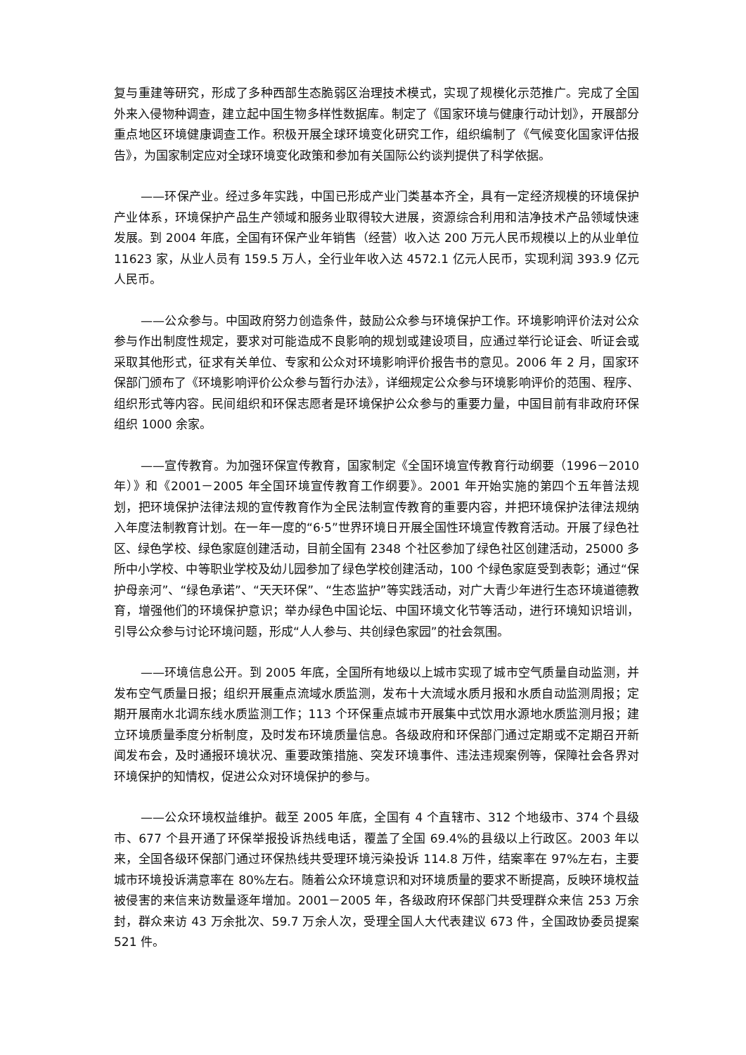复与重建等研究，形成了多种西部生态脆弱区治理技术模式，实现了规模化示范推广。完成了全国外来入侵物种调查，建立起中国生物多样性数据库。制定了《国家环境与健康行动计划》，开展部分重点地区环境健康调查工作。积极开展全球环境变化研究工作，组织编制了《气候变化国家评估报告》，为国家制定应对全球环境变化政策和参加有关国际公约谈判提供了科学依据。
——环保产业。经过多年实践，中国已形成产业门类基本齐全，具有一定经济规模的环境保护产业体系，环境保护产品生产领域和服务业取得较大进展，资源综合利用和洁净技术产品领域快速发展。到 2004 年底，全国有环保产业年销售（经营）收入达 200 万元人民币规模以上的从业单位 11623 家，从业人员有 159.5 万人，全行业年收入达 4572.1 亿元人民币，实现利润 393.9 亿元人民币。
——公众参与。中国政府努力创造条件，鼓励公众参与环境保护工作。环境影响评价法对公众参与作出制度性规定，要求对可能造成不良影响的规划或建设项目，应通过举行论证会、听证会或采取其他形式，征求有关单位、专家和公众对环境影响评价报告书的意见。2006 年 2 月，国家环保部门颁布了《环境影响评价公众参与暂行办法》，详细规定公众参与环境影响评价的范围、程序、组织形式等内容。民间组织和环保志愿者是环境保护公众参与的重要力量，中国目前有非政府环保组织 1000 余家。
——宣传教育。为加强环保宣传教育，国家制定《全国环境宣传教育行动纲要（1996－2010 年）》和《2001－2005 年全国环境宣传教育工作纲要》。2001 年开始实施的第四个五年普法规划，把环境保护法律法规的宣传教育作为全民法制宣传教育的重要内容，并把环境保护法律法规纳入年度法制教育计划。在一年一度的“6·5”世界环境日开展全国性环境宣传教育活动。开展了绿色社区、绿色学校、绿色家庭创建活动，目前全国有 2348 个社区参加了绿色社区创建活动，25000 多所中小学校、中等职业学校及幼儿园参加了绿色学校创建活动，100 个绿色家庭受到表彰；通过“保护母亲河”、“绿色承诺”、“天天环保”、“生态监护”等实践活动，对广大青少年进行生态环境道德教育，增强他们的环境保护意识；举办绿色中国论坛、中国环境文化节等活动，进行环境知识培训，引导公众参与讨论环境问题，形成“人人参与、共创绿色家园”的社会氛围。
——环境信息公开。到 2005 年底，全国所有地级以上城市实现了城市空气质量自动监测，并发布空气质量日报；组织开展重点流域水质监测，发布十大流域水质月报和水质自动监测周报；定期开展南水北调东线水质监测工作；113 个环保重点城市开展集中式饮用水源地水质监测月报；建立环境质量季度分析制度，及时发布环境质量信息。各级政府和环保部门通过定期或不定期召开新闻发布会，及时通报环境状况、重要政策措施、突发环境事件、违法违规案例等，保障社会各界对环境保护的知情权，促进公众对环境保护的参与。
——公众环境权益维护。截至 2005 年底，全国有 4 个直辖市、312 个地级市、374 个县级市、677 个县开通了环保举报投诉热线电话，覆盖了全国 69.4%的县级以上行政区。2003 年以来，全国各级环保部门通过环保热线共受理环境污染投诉 114.8 万件，结案率在 97%左右，主要城市环境投诉满意率在 80%左右。随着公众环境意识和对环境质量的要求不断提高，反映环境权益被侵害的来信来访数量逐年增加。2001－2005 年，各级政府环保部门共受理群众来信 253 万余封，群众来访 43 万余批次、59.7 万余人次，受理全国人大代表建议 673 件，全国政协委员提案 521 件。